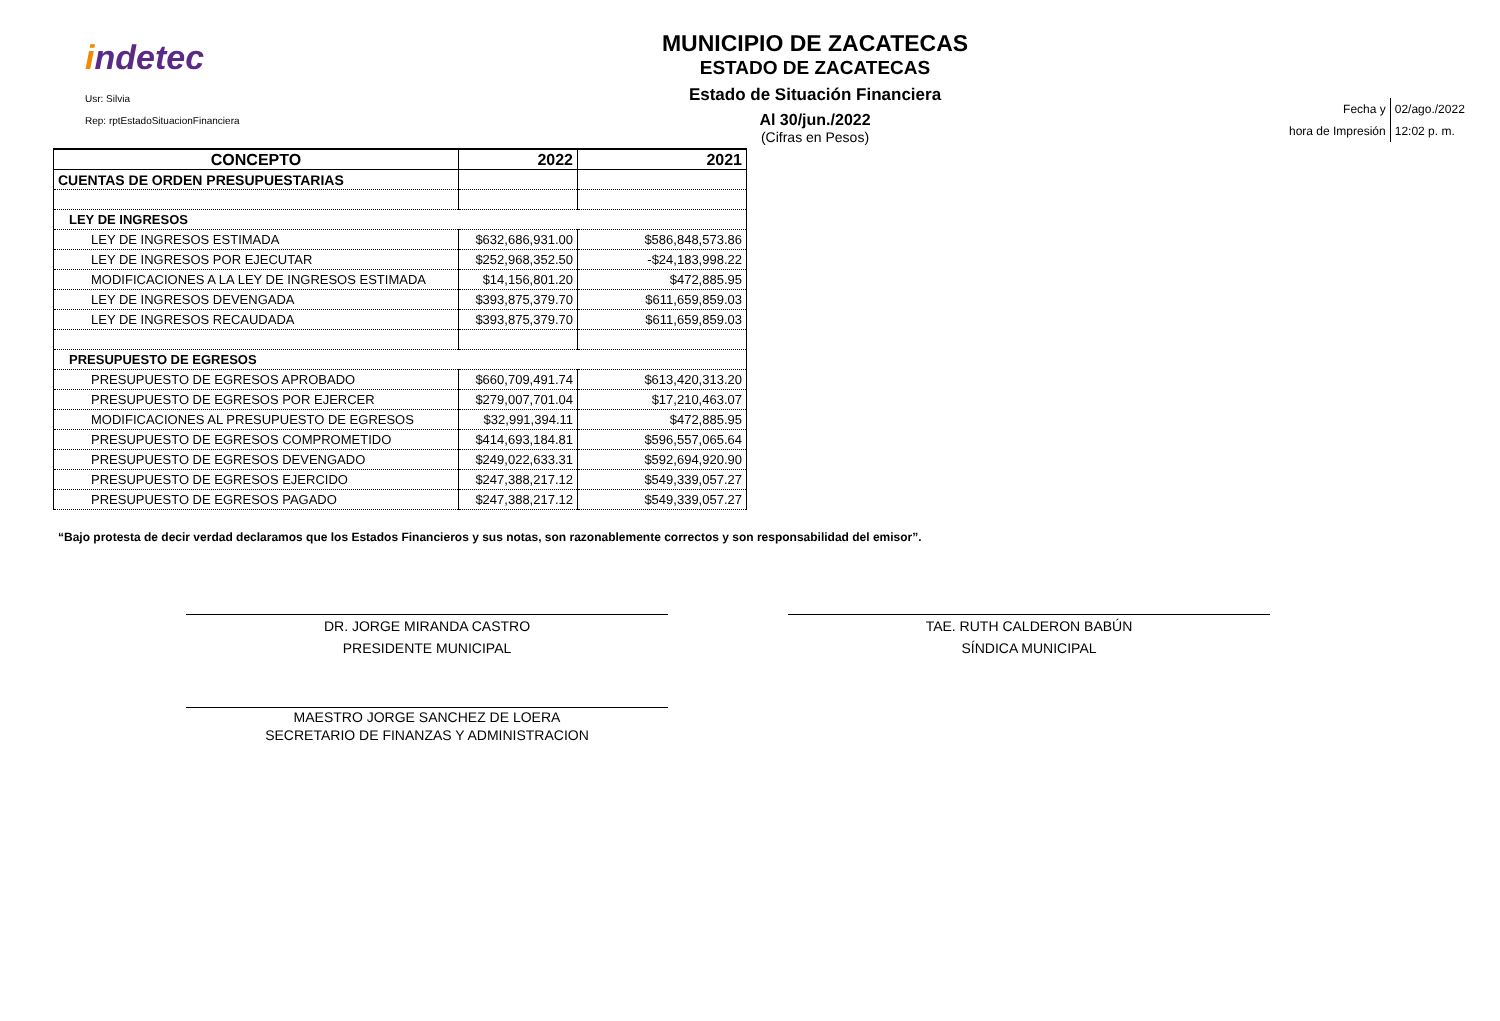indetec
Usr: Silvia
Rep: rptEstadoSituacionFinanciera
MUNICIPIO DE ZACATECAS
ESTADO DE ZACATECAS
Estado de Situación Financiera
Al 30/jun./2022
(Cifras en Pesos)
| Fecha y | 02/ago./2022 |
| hora de Impresión | 12:02 p. m. |
| CONCEPTO | 2022 | 2021 |
| --- | --- | --- |
| CUENTAS DE ORDEN PRESUPUESTARIAS | | |
| LEY DE INGRESOS | | |
| LEY DE INGRESOS ESTIMADA | $632,686,931.00 | $586,848,573.86 |
| LEY DE INGRESOS POR EJECUTAR | $252,968,352.50 | -$24,183,998.22 |
| MODIFICACIONES A LA LEY DE INGRESOS ESTIMADA | $14,156,801.20 | $472,885.95 |
| LEY DE INGRESOS DEVENGADA | $393,875,379.70 | $611,659,859.03 |
| LEY DE INGRESOS RECAUDADA | $393,875,379.70 | $611,659,859.03 |
| PRESUPUESTO DE EGRESOS | | |
| PRESUPUESTO DE EGRESOS APROBADO | $660,709,491.74 | $613,420,313.20 |
| PRESUPUESTO DE EGRESOS POR EJERCER | $279,007,701.04 | $17,210,463.07 |
| MODIFICACIONES AL PRESUPUESTO DE EGRESOS | $32,991,394.11 | $472,885.95 |
| PRESUPUESTO DE EGRESOS COMPROMETIDO | $414,693,184.81 | $596,557,065.64 |
| PRESUPUESTO DE EGRESOS DEVENGADO | $249,022,633.31 | $592,694,920.90 |
| PRESUPUESTO DE EGRESOS EJERCIDO | $247,388,217.12 | $549,339,057.27 |
| PRESUPUESTO DE EGRESOS PAGADO | $247,388,217.12 | $549,339,057.27 |
“Bajo protesta de decir verdad declaramos que los Estados Financieros y sus notas, son razonablemente correctos y son responsabilidad del emisor”.
DR. JORGE MIRANDA CASTRO
PRESIDENTE MUNICIPAL
TAE. RUTH CALDERON BABÚN
SÍNDICA MUNICIPAL
MAESTRO JORGE SANCHEZ DE LOERA
SECRETARIO DE FINANZAS Y ADMINISTRACION